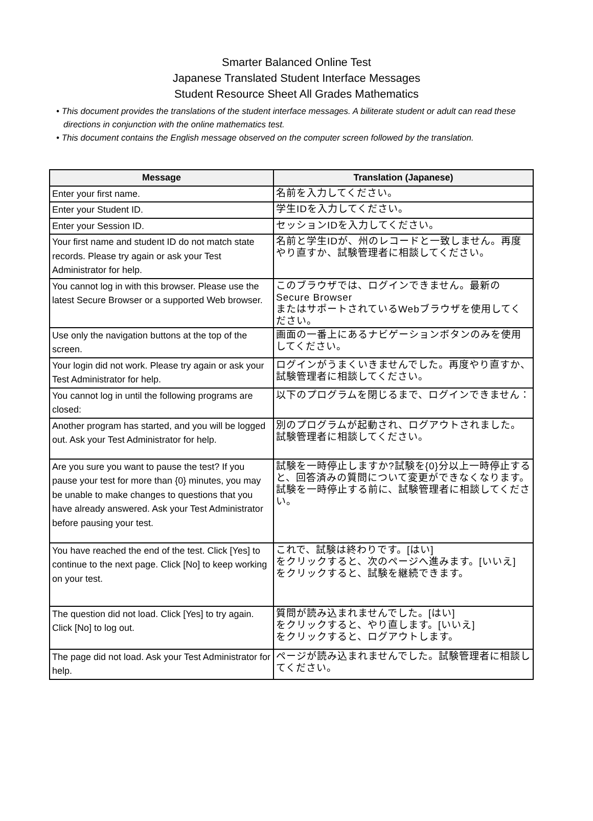Smarter Balanced Online Test
Japanese Translated Student Interface Messages
Student Resource Sheet All Grades Mathematics
• This document provides the translations of the student interface messages. A biliterate student or adult can read these directions in conjunction with the online mathematics test.
• This document contains the English message observed on the computer screen followed by the translation.
| Message | Translation (Japanese) |
| --- | --- |
| Enter your first name. | 名前を入力してください。 |
| Enter your Student ID. | 学生IDを入力してください。 |
| Enter your Session ID. | セッションIDを入力してください。 |
| Your first name and student ID do not match state records. Please try again or ask your Test Administrator for help. | 名前と学生IDが、州のレコードと一致しません。再度やり直すか、試験管理者に相談してください。 |
| You cannot log in with this browser. Please use the latest Secure Browser or a supported Web browser. | このブラウザでは、ログインできません。最新のSecure Browser またはサポートされているWebブラウザを使用してください。 |
| Use only the navigation buttons at the top of the screen. | 画面の一番上にあるナビゲーションボタンのみを使用してください。 |
| Your login did not work. Please try again or ask your Test Administrator for help. | ログインがうまくいきませんでした。再度やり直すか、試験管理者に相談してください。 |
| You cannot log in until the following programs are closed: | 以下のプログラムを閉じるまで、ログインできません： |
| Another program has started, and you will be logged out. Ask your Test Administrator for help. | 別のプログラムが起動され、ログアウトされました。試験管理者に相談してください。 |
| Are you sure you want to pause the test? If you pause your test for more than {0} minutes, you may be unable to make changes to questions that you have already answered. Ask your Test Administrator before pausing your test. | 試験を一時停止しますか?試験を{0}分以上一時停止すると、回答済みの質問について変更ができなくなります。試験を一時停止する前に、試験管理者に相談してください。 |
| You have reached the end of the test. Click [Yes] to continue to the next page. Click [No] to keep working on your test. | これで、試験は終わりです。[はい] をクリックすると、次のページへ進みます。[いいえ] をクリックすると、試験を継続できます。 |
| The question did not load. Click [Yes] to try again. Click [No] to log out. | 質問が読み込まれませんでした。[はい] をクリックすると、やり直します。[いいえ] をクリックすると、ログアウトします。 |
| The page did not load. Ask your Test Administrator for help. | ページが読み込まれませんでした。試験管理者に相談してください。 |